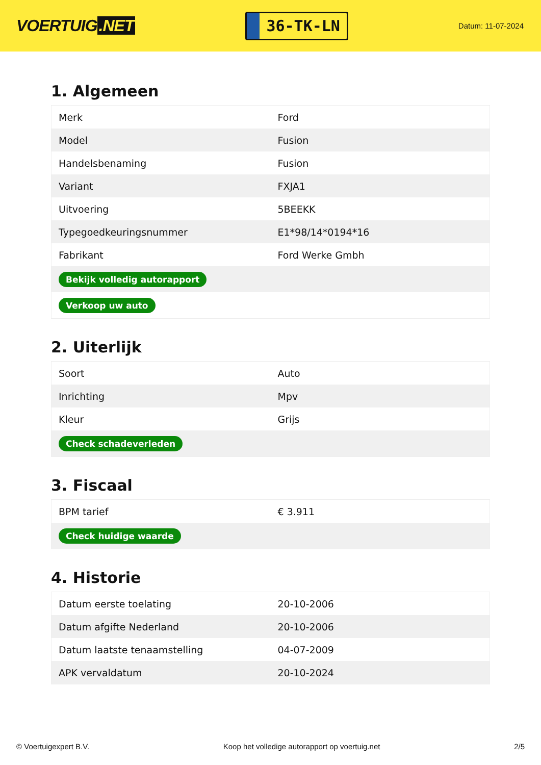VOERTUIG.NET
36-TK-LN
Datum: 11-07-2024
1. Algemeen
| Merk | Ford |
| Model | Fusion |
| Handelsbenaming | Fusion |
| Variant | FXJA1 |
| Uitvoering | 5BEEKK |
| Typegoedkeuringsnummer | E1*98/14*0194*16 |
| Fabrikant | Ford Werke Gmbh |
| Bekijk volledig autorapport | |
| Verkoop uw auto | |
2. Uiterlijk
| Soort | Auto |
| Inrichting | Mpv |
| Kleur | Grijs |
| Check schadeverleden | |
3. Fiscaal
| BPM tarief | € 3.911 |
| Check huidige waarde | |
4. Historie
| Datum eerste toelating | 20-10-2006 |
| Datum afgifte Nederland | 20-10-2006 |
| Datum laatste tenaamstelling | 04-07-2009 |
| APK vervaldatum | 20-10-2024 |
© Voertuigexpert B.V. Koop het volledige autorapport op voertuig.net 2/5